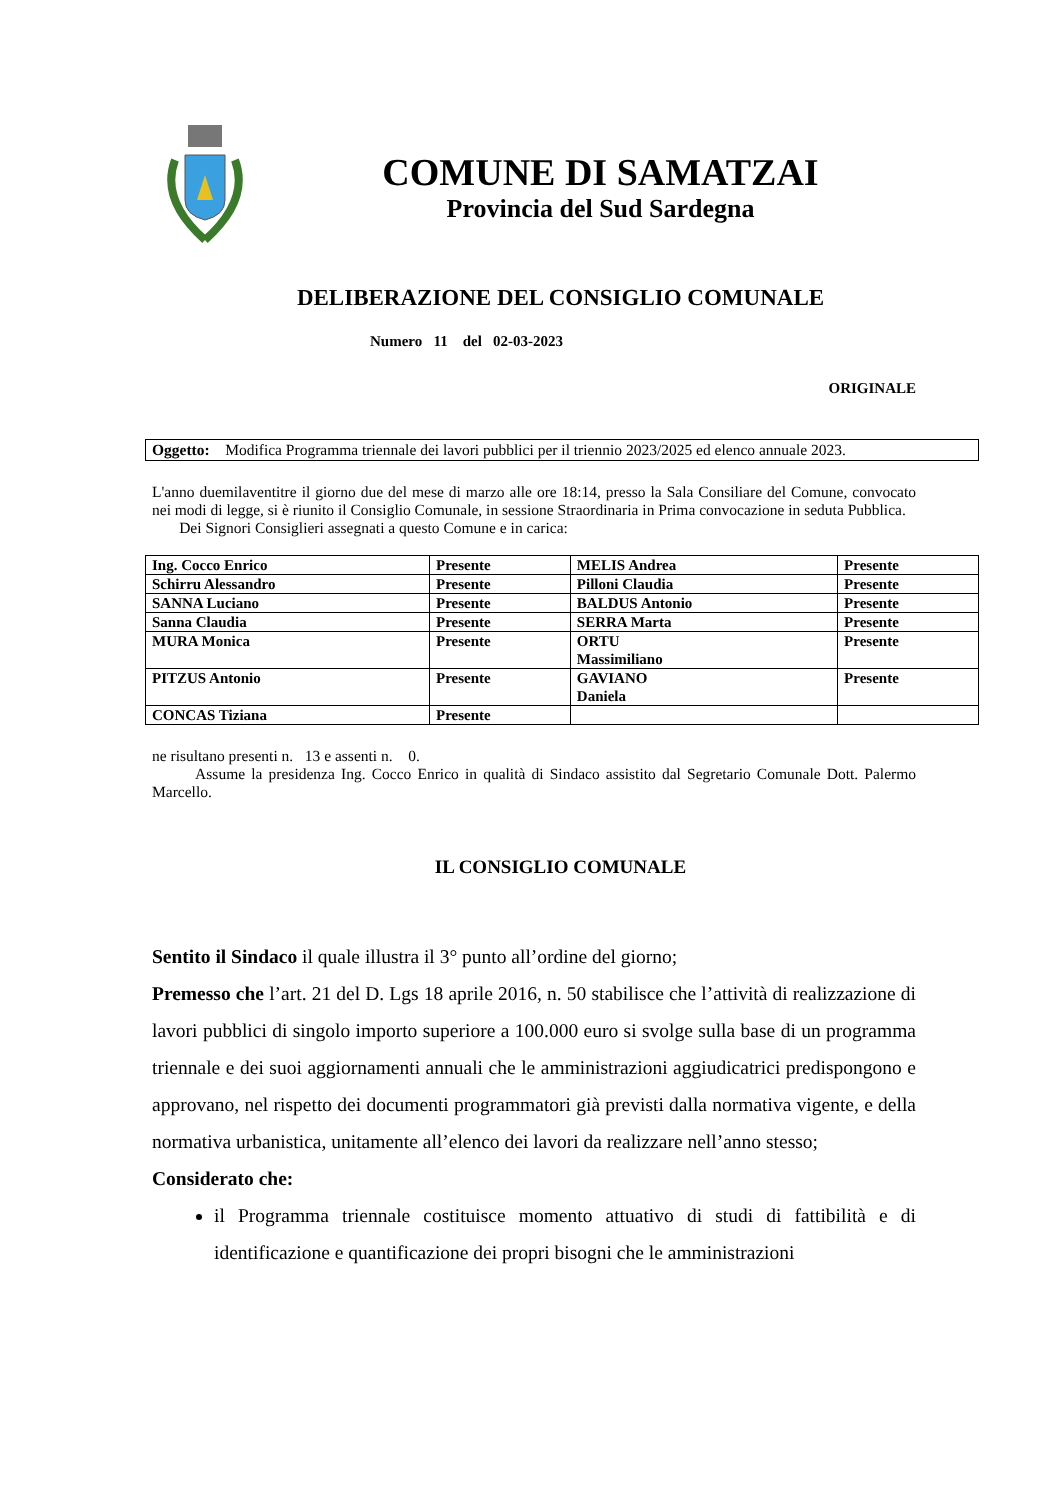COMUNE DI SAMATZAI
Provincia del Sud Sardegna
DELIBERAZIONE DEL CONSIGLIO COMUNALE
Numero 11 del 02-03-2023
ORIGINALE
Oggetto: Modifica Programma triennale dei lavori pubblici per il triennio 2023/2025 ed elenco annuale 2023.
L'anno duemilaventitre il giorno due del mese di marzo alle ore 18:14, presso la Sala Consiliare del Comune, convocato nei modi di legge, si è riunito il Consiglio Comunale, in sessione Straordinaria in Prima convocazione in seduta Pubblica.
Dei Signori Consiglieri assegnati a questo Comune e in carica:
| Ing. Cocco Enrico | Presente | MELIS Andrea | Presente |
| Schirru Alessandro | Presente | Pilloni Claudia | Presente |
| SANNA Luciano | Presente | BALDUS Antonio | Presente |
| Sanna Claudia | Presente | SERRA Marta | Presente |
| MURA Monica | Presente | ORTU Massimiliano | Presente |
| PITZUS Antonio | Presente | GAVIANO Daniela | Presente |
| CONCAS Tiziana | Presente | | |
ne risultano presenti n. 13 e assenti n. 0.
Assume la presidenza Ing. Cocco Enrico in qualità di Sindaco assistito dal Segretario Comunale Dott. Palermo Marcello.
IL CONSIGLIO COMUNALE
Sentito il Sindaco il quale illustra il 3° punto all’ordine del giorno;
Premesso che l’art. 21 del D. Lgs 18 aprile 2016, n. 50 stabilisce che l’attività di realizzazione di lavori pubblici di singolo importo superiore a 100.000 euro si svolge sulla base di un programma triennale e dei suoi aggiornamenti annuali che le amministrazioni aggiudicatrici predispongono e approvano, nel rispetto dei documenti programmatori già previsti dalla normativa vigente, e della normativa urbanistica, unitamente all’elenco dei lavori da realizzare nell’anno stesso;
Considerato che:
il Programma triennale costituisce momento attuativo di studi di fattibilità e di identificazione e quantificazione dei propri bisogni che le amministrazioni